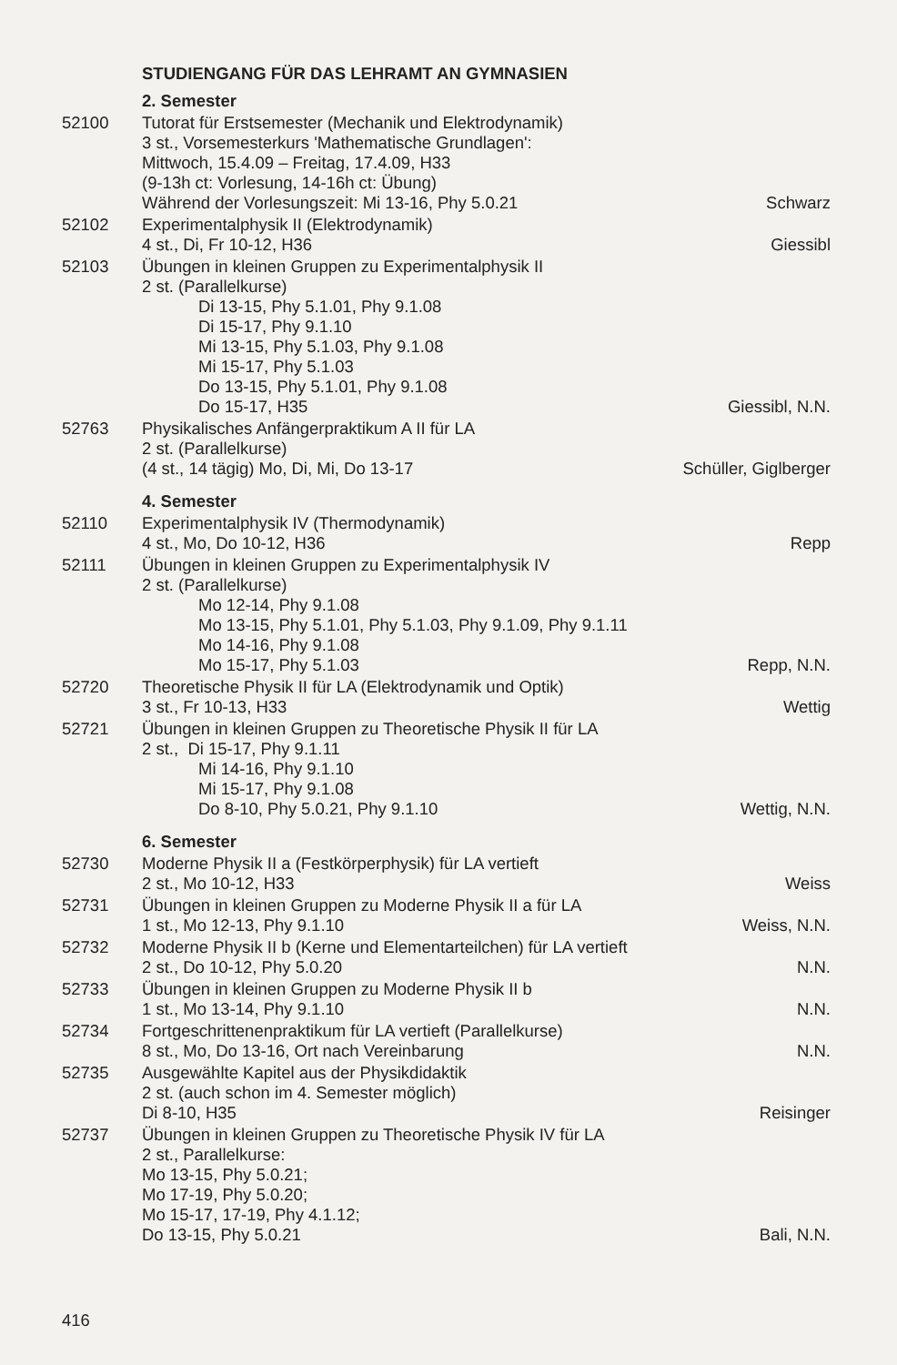STUDIENGANG FÜR DAS LEHRAMT AN GYMNASIEN
2. Semester
52100
Tutorat für Erstsemester (Mechanik und Elektrodynamik)
3 st., Vorsemesterkurs 'Mathematische Grundlagen':
Mittwoch, 15.4.09 – Freitag, 17.4.09, H33
(9-13h ct: Vorlesung, 14-16h ct: Übung)
Während der Vorlesungszeit: Mi 13-16, Phy 5.0.21
Schwarz
52102
Experimentalphysik II (Elektrodynamik)
4 st., Di, Fr 10-12, H36
Giessibl
52103
Übungen in kleinen Gruppen zu Experimentalphysik II
2 st. (Parallelkurse)
Di 13-15, Phy 5.1.01, Phy 9.1.08
Di 15-17, Phy 9.1.10
Mi 13-15, Phy 5.1.03, Phy 9.1.08
Mi 15-17, Phy 5.1.03
Do 13-15, Phy 5.1.01, Phy 9.1.08
Do 15-17, H35
Giessibl, N.N.
52763
Physikalisches Anfängerpraktikum A II für LA
2 st. (Parallelkurse)
(4 st., 14 tägig) Mo, Di, Mi, Do 13-17
Schüller, Giglberger
4. Semester
52110
Experimentalphysik IV (Thermodynamik)
4 st., Mo, Do 10-12, H36
Repp
52111
Übungen in kleinen Gruppen zu Experimentalphysik IV
2 st. (Parallelkurse)
Mo 12-14, Phy 9.1.08
Mo 13-15, Phy 5.1.01, Phy 5.1.03, Phy 9.1.09, Phy 9.1.11
Mo 14-16, Phy 9.1.08
Mo 15-17, Phy 5.1.03
Repp, N.N.
52720
Theoretische Physik II für LA (Elektrodynamik und Optik)
3 st., Fr 10-13, H33
Wettig
52721
Übungen in kleinen Gruppen zu Theoretische Physik II für LA
2 st., Di 15-17, Phy 9.1.11
Mi 14-16, Phy 9.1.10
Mi 15-17, Phy 9.1.08
Do 8-10, Phy 5.0.21, Phy 9.1.10
Wettig, N.N.
6. Semester
52730
Moderne Physik II a (Festkörperphysik) für LA vertieft
2 st., Mo 10-12, H33
Weiss
52731
Übungen in kleinen Gruppen zu Moderne Physik II a für LA
1 st., Mo 12-13, Phy 9.1.10
Weiss, N.N.
52732
Moderne Physik II b (Kerne und Elementarteilchen) für LA vertieft
2 st., Do 10-12, Phy 5.0.20
N.N.
52733
Übungen in kleinen Gruppen zu Moderne Physik II b
1 st., Mo 13-14, Phy 9.1.10
N.N.
52734
Fortgeschrittenenpraktikum für LA vertieft (Parallelkurse)
8 st., Mo, Do 13-16, Ort nach Vereinbarung
N.N.
52735
Ausgewählte Kapitel aus der Physikdidaktik
2 st. (auch schon im 4. Semester möglich)
Di 8-10, H35
Reisinger
52737
Übungen in kleinen Gruppen zu Theoretische Physik IV für LA
2 st., Parallelkurse:
Mo 13-15, Phy 5.0.21;
Mo 17-19, Phy 5.0.20;
Mo 15-17, 17-19, Phy 4.1.12;
Do 13-15, Phy 5.0.21
Bali, N.N.
416